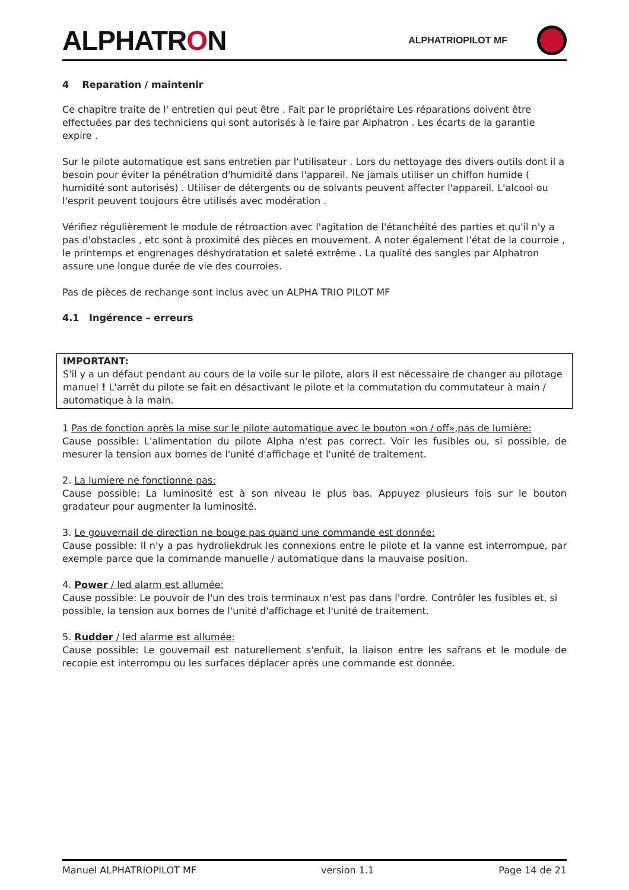ALPHATRON
ALPHATRIOPILOT MF
4 Reparation / maintenir
Ce chapitre traite de l' entretien qui peut être . Fait par le propriétaire Les réparations doivent être effectuées par des techniciens qui sont autorisés à le faire par Alphatron . Les écarts de la garantie expire .
Sur le pilote automatique est sans entretien par l'utilisateur . Lors du nettoyage des divers outils dont il a besoin pour éviter la pénétration d'humidité dans l'appareil. Ne jamais utiliser un chiffon humide ( humidité sont autorisés) . Utiliser de détergents ou de solvants peuvent affecter l'appareil. L'alcool ou l'esprit peuvent toujours être utilisés avec modération .
Vérifiez régulièrement le module de rétroaction avec l'agitation de l'étanchéité des parties et qu'il n'y a pas d'obstacles , etc sont à proximité des pièces en mouvement. A noter également l'état de la courroie , le printemps et engrenages déshydratation et saleté extrême . La qualité des sangles par Alphatron assure une longue durée de vie des courroies.
Pas de pièces de rechange sont inclus avec un ALPHA TRIO PILOT MF
4.1 Ingérence – erreurs
IMPORTANT:
S'il y a un défaut pendant au cours de la voile sur le pilote, alors il est nécessaire de changer au pilotage manuel ! L'arrêt du pilote se fait en désactivant le pilote et la commutation du commutateur à main / automatique à la main.
1 Pas de fonction après la mise sur le pilote automatique avec le bouton «on / off»,pas de lumière:
Cause possible: L'alimentation du pilote Alpha n'est pas correct. Voir les fusibles ou, si possible, de mesurer la tension aux bornes de l'unité d'affichage et l'unité de traitement.
2. La lumiere ne fonctionne pas:
Cause possible: La luminosité est à son niveau le plus bas. Appuyez plusieurs fois sur le bouton gradateur pour augmenter la luminosité.
3. Le gouvernail de direction ne bouge pas quand une commande est donnée:
Cause possible: Il n'y a pas hydroliekdruk les connexions entre le pilote et la vanne est interrompue, par exemple parce que la commande manuelle / automatique dans la mauvaise position.
4. Power / led alarm est allumée:
Cause possible: Le pouvoir de l'un des trois terminaux n'est pas dans l'ordre. Contrôler les fusibles et, si possible, la tension aux bornes de l'unité d'affichage et l'unité de traitement.
5. Rudder / led alarme est allumée:
Cause possible: Le gouvernail est naturellement s'enfuit, la liaison entre les safrans et le module de recopie est interrompu ou les surfaces déplacer après une commande est donnée.
Manuel ALPHATRIOPILOT MF version 1.1 Page 14 de 21